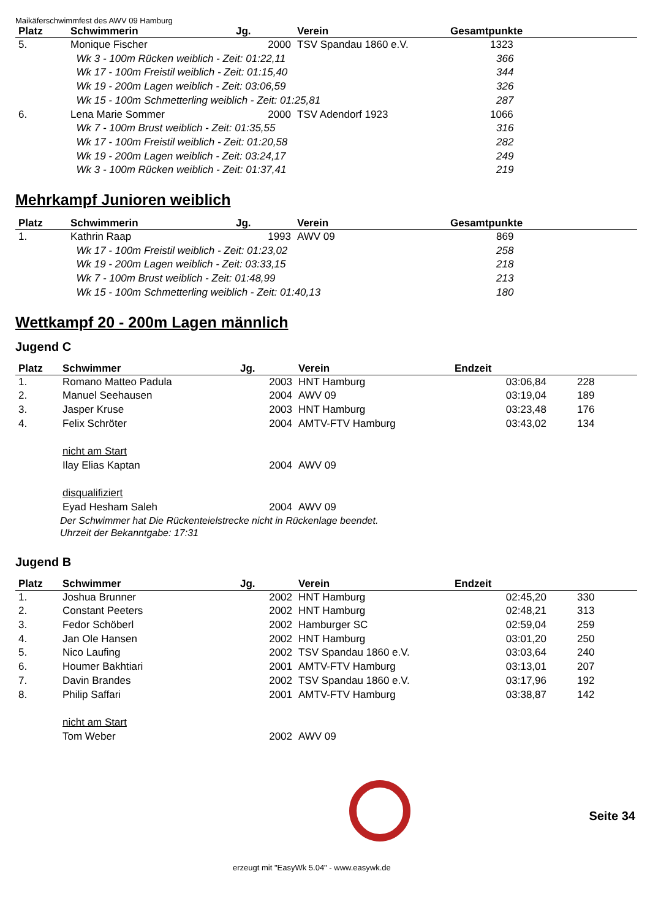Maikäferschwimmfest des AWV 09 Hamburg
| Platz | Schwimmerin | Jg. | Verein | Gesamtpunkte |
| --- | --- | --- | --- | --- |
| 5. | Monique Fischer | 2000 | TSV Spandau 1860 e.V. | 1323 |
| | Wk 3 - 100m Rücken weiblich - Zeit: 01:22,11 | | | 366 |
| | Wk 17 - 100m Freistil weiblich - Zeit: 01:15,40 | | | 344 |
| | Wk 19 - 200m Lagen weiblich - Zeit: 03:06,59 | | | 326 |
| | Wk 15 - 100m Schmetterling weiblich - Zeit: 01:25,81 | | | 287 |
| 6. | Lena Marie Sommer | 2000 | TSV Adendorf 1923 | 1066 |
| | Wk 7 - 100m Brust weiblich - Zeit: 01:35,55 | | | 316 |
| | Wk 17 - 100m Freistil weiblich - Zeit: 01:20,58 | | | 282 |
| | Wk 19 - 200m Lagen weiblich - Zeit: 03:24,17 | | | 249 |
| | Wk 3 - 100m Rücken weiblich - Zeit: 01:37,41 | | | 219 |
Mehrkampf Junioren weiblich
| Platz | Schwimmerin | Jg. | Verein | Gesamtpunkte |
| --- | --- | --- | --- | --- |
| 1. | Kathrin Raap | 1993 | AWV 09 | 869 |
| | Wk 17 - 100m Freistil weiblich - Zeit: 01:23,02 | | | 258 |
| | Wk 19 - 200m Lagen weiblich - Zeit: 03:33,15 | | | 218 |
| | Wk 7 - 100m Brust weiblich - Zeit: 01:48,99 | | | 213 |
| | Wk 15 - 100m Schmetterling weiblich - Zeit: 01:40,13 | | | 180 |
Wettkampf 20 - 200m Lagen männlich
Jugend C
| Platz | Schwimmer | Jg. | Verein | Endzeit | |
| --- | --- | --- | --- | --- | --- |
| 1. | Romano Matteo Padula | 2003 | HNT Hamburg | 03:06,84 | 228 |
| 2. | Manuel Seehausen | 2004 | AWV 09 | 03:19,04 | 189 |
| 3. | Jasper Kruse | 2003 | HNT Hamburg | 03:23,48 | 176 |
| 4. | Felix Schröter | 2004 | AMTV-FTV Hamburg | 03:43,02 | 134 |
| | nicht am Start | | | | |
| | Ilay Elias Kaptan | 2004 | AWV 09 | | |
| | disqualifiziert | | | | |
| | Eyad Hesham Saleh | 2004 | AWV 09 | | |
Der Schwimmer hat Die Rückenteielstrecke nicht in Rückenlage beendet.
Uhrzeit der Bekanntgabe: 17:31
Jugend B
| Platz | Schwimmer | Jg. | Verein | Endzeit | |
| --- | --- | --- | --- | --- | --- |
| 1. | Joshua Brunner | 2002 | HNT Hamburg | 02:45,20 | 330 |
| 2. | Constant Peeters | 2002 | HNT Hamburg | 02:48,21 | 313 |
| 3. | Fedor Schöberl | 2002 | Hamburger SC | 02:59,04 | 259 |
| 4. | Jan Ole Hansen | 2002 | HNT Hamburg | 03:01,20 | 250 |
| 5. | Nico Laufing | 2002 | TSV Spandau 1860 e.V. | 03:03,64 | 240 |
| 6. | Houmer Bakhtiari | 2001 | AMTV-FTV Hamburg | 03:13,01 | 207 |
| 7. | Davin Brandes | 2002 | TSV Spandau 1860 e.V. | 03:17,96 | 192 |
| 8. | Philip Saffari | 2001 | AMTV-FTV Hamburg | 03:38,87 | 142 |
| | nicht am Start | | | | |
| | Tom Weber | 2002 | AWV 09 | | |
Seite 34
erzeugt mit "EasyWk 5.04" - www.easywk.de